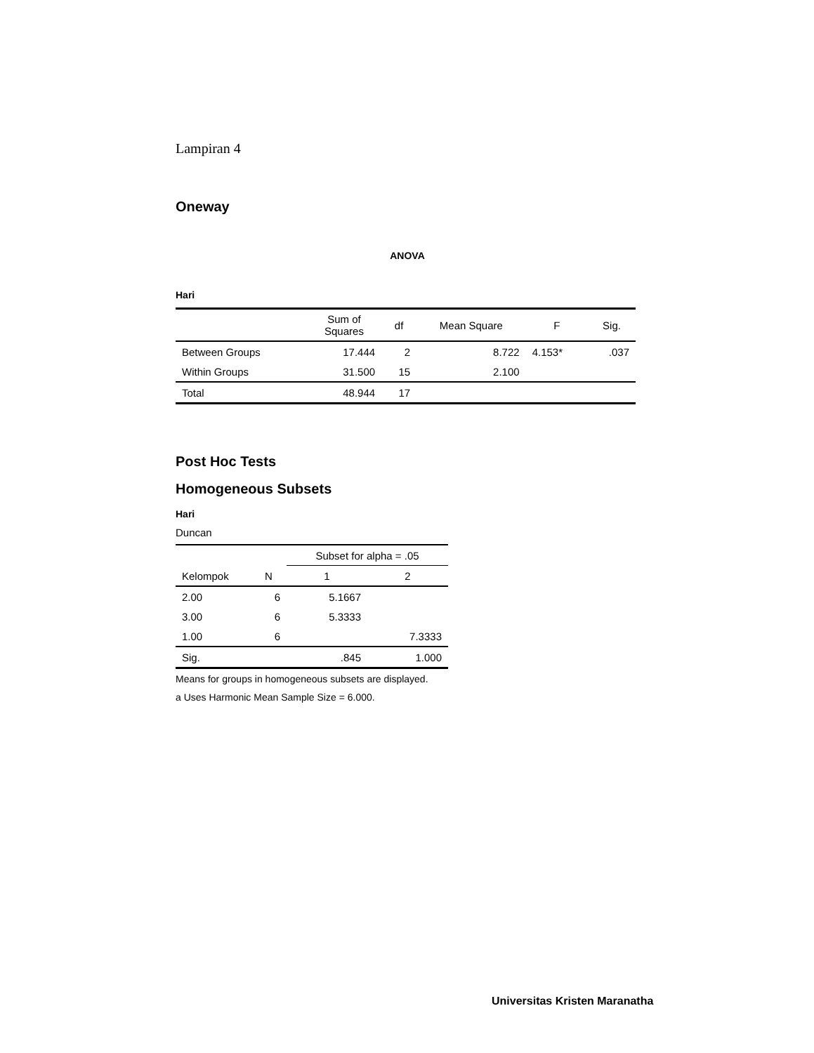Lampiran 4
Oneway
ANOVA
Hari
| | Sum of Squares | df | Mean Square | F | Sig. |
| --- | --- | --- | --- | --- | --- |
| Between Groups | 17.444 | 2 | 8.722 | 4.153* | .037 |
| Within Groups | 31.500 | 15 | 2.100 | | |
| Total | 48.944 | 17 | | | |
Post Hoc Tests
Homogeneous Subsets
Hari
Duncan
| Kelompok | N | Subset for alpha = .05 | |
| --- | --- | --- | --- |
| | | 1 | 2 |
| 2.00 | 6 | 5.1667 | |
| 3.00 | 6 | 5.3333 | |
| 1.00 | 6 | | 7.3333 |
| Sig. | | .845 | 1.000 |
Means for groups in homogeneous subsets are displayed.
a Uses Harmonic Mean Sample Size = 6.000.
Universitas Kristen Maranatha